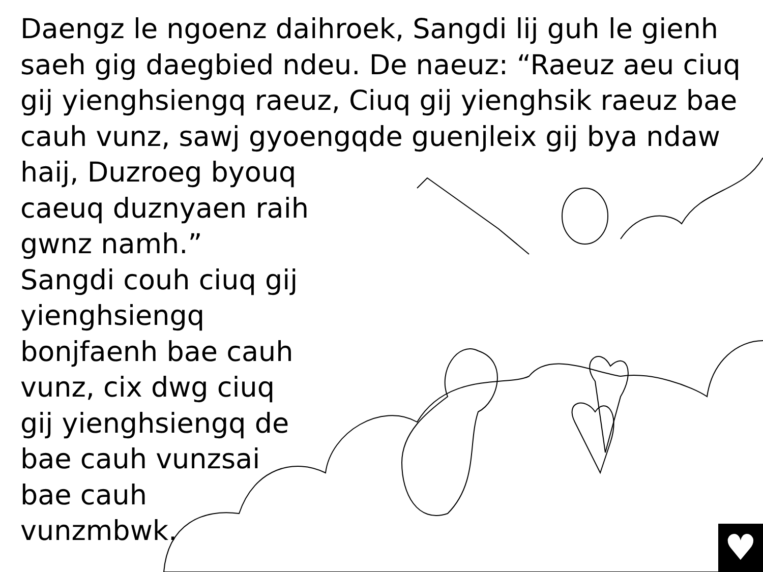Daengz le ngoenz daihroek, Sangdi lij guh le gienh saeh gig daegbied ndeu. De naeuz: “Raeuz aeu ciuq gij yienghsiengq raeuz, Ciuq gij yienghsik raeuz bae cauh vunz, sawj gyoengqde guenjleix gij bya ndaw
haij, Duzroeg byouq caeuq duznyaen raih gwnz namh.”
Sangdi couh ciuq gij yienghsiengq bonjfaenh bae cauh vunz, cix dwg ciuq gij yienghsiengq de bae cauh vunzsai bae cauh vunzmbwk.
♥